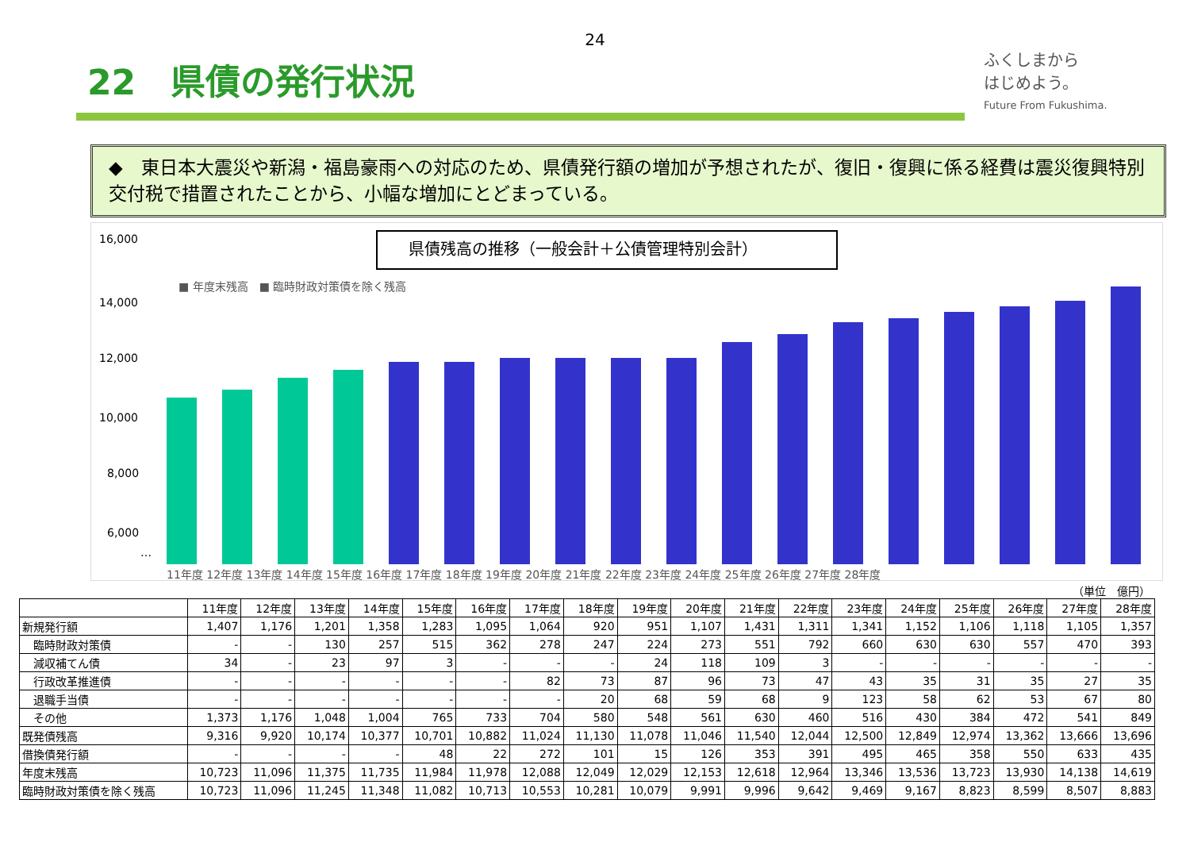24
22　県債の発行状況
ふくしまから
はじめよう。
Future From Fukushima.
◆　東日本大震災や新潟・福島豪雨への対応のため、県債発行額の増加が予想されたが、復旧・復興に係る経費は震災復興特別交付税で措置されたことから、小幅な増加にとどまっている。
県債残高の推移（一般会計＋公債管理特別会計）
■ 年度末残高　■ 臨時財政対策債を除く残高
16,000
14,000
12,000
10,000
8,000
6,000
…
11年度 12年度 13年度 14年度 15年度 16年度 17年度 18年度 19年度 20年度 21年度 22年度 23年度 24年度 25年度 26年度 27年度 28年度
（単位　億円）
| | 11年度 | 12年度 | 13年度 | 14年度 | 15年度 | 16年度 | 17年度 | 18年度 | 19年度 | 20年度 | 21年度 | 22年度 | 23年度 | 24年度 | 25年度 | 26年度 | 27年度 | 28年度 |
| --- | --- | --- | --- | --- | --- | --- | --- | --- | --- | --- | --- | --- | --- | --- | --- | --- | --- | --- |
| 新規発行額 | 1,407 | 1,176 | 1,201 | 1,358 | 1,283 | 1,095 | 1,064 | 920 | 951 | 1,107 | 1,431 | 1,311 | 1,341 | 1,152 | 1,106 | 1,118 | 1,105 | 1,357 |
| 臨時財政対策債 | - | - | 130 | 257 | 515 | 362 | 278 | 247 | 224 | 273 | 551 | 792 | 660 | 630 | 630 | 557 | 470 | 393 |
| 減収補てん債 | 34 | - | 23 | 97 | 3 | - | - | - | 24 | 118 | 109 | 3 | - | - | - | - | - | - |
| 行政改革推進債 | - | - | - | - | - | - | 82 | 73 | 87 | 96 | 73 | 47 | 43 | 35 | 31 | 35 | 27 | 35 |
| 退職手当債 | - | - | - | - | - | - | - | 20 | 68 | 59 | 68 | 9 | 123 | 58 | 62 | 53 | 67 | 80 |
| その他 | 1,373 | 1,176 | 1,048 | 1,004 | 765 | 733 | 704 | 580 | 548 | 561 | 630 | 460 | 516 | 430 | 384 | 472 | 541 | 849 |
| 既発債残高 | 9,316 | 9,920 | 10,174 | 10,377 | 10,701 | 10,882 | 11,024 | 11,130 | 11,078 | 11,046 | 11,540 | 12,044 | 12,500 | 12,849 | 12,974 | 13,362 | 13,666 | 13,696 |
| 借換債発行額 | - | - | - | - | 48 | 22 | 272 | 101 | 15 | 126 | 353 | 391 | 495 | 465 | 358 | 550 | 633 | 435 |
| 年度末残高 | 10,723 | 11,096 | 11,375 | 11,735 | 11,984 | 11,978 | 12,088 | 12,049 | 12,029 | 12,153 | 12,618 | 12,964 | 13,346 | 13,536 | 13,723 | 13,930 | 14,138 | 14,619 |
| 臨時財政対策債を除く残高 | 10,723 | 11,096 | 11,245 | 11,348 | 11,082 | 10,713 | 10,553 | 10,281 | 10,079 | 9,991 | 9,996 | 9,642 | 9,469 | 9,167 | 8,823 | 8,599 | 8,507 | 8,883 |